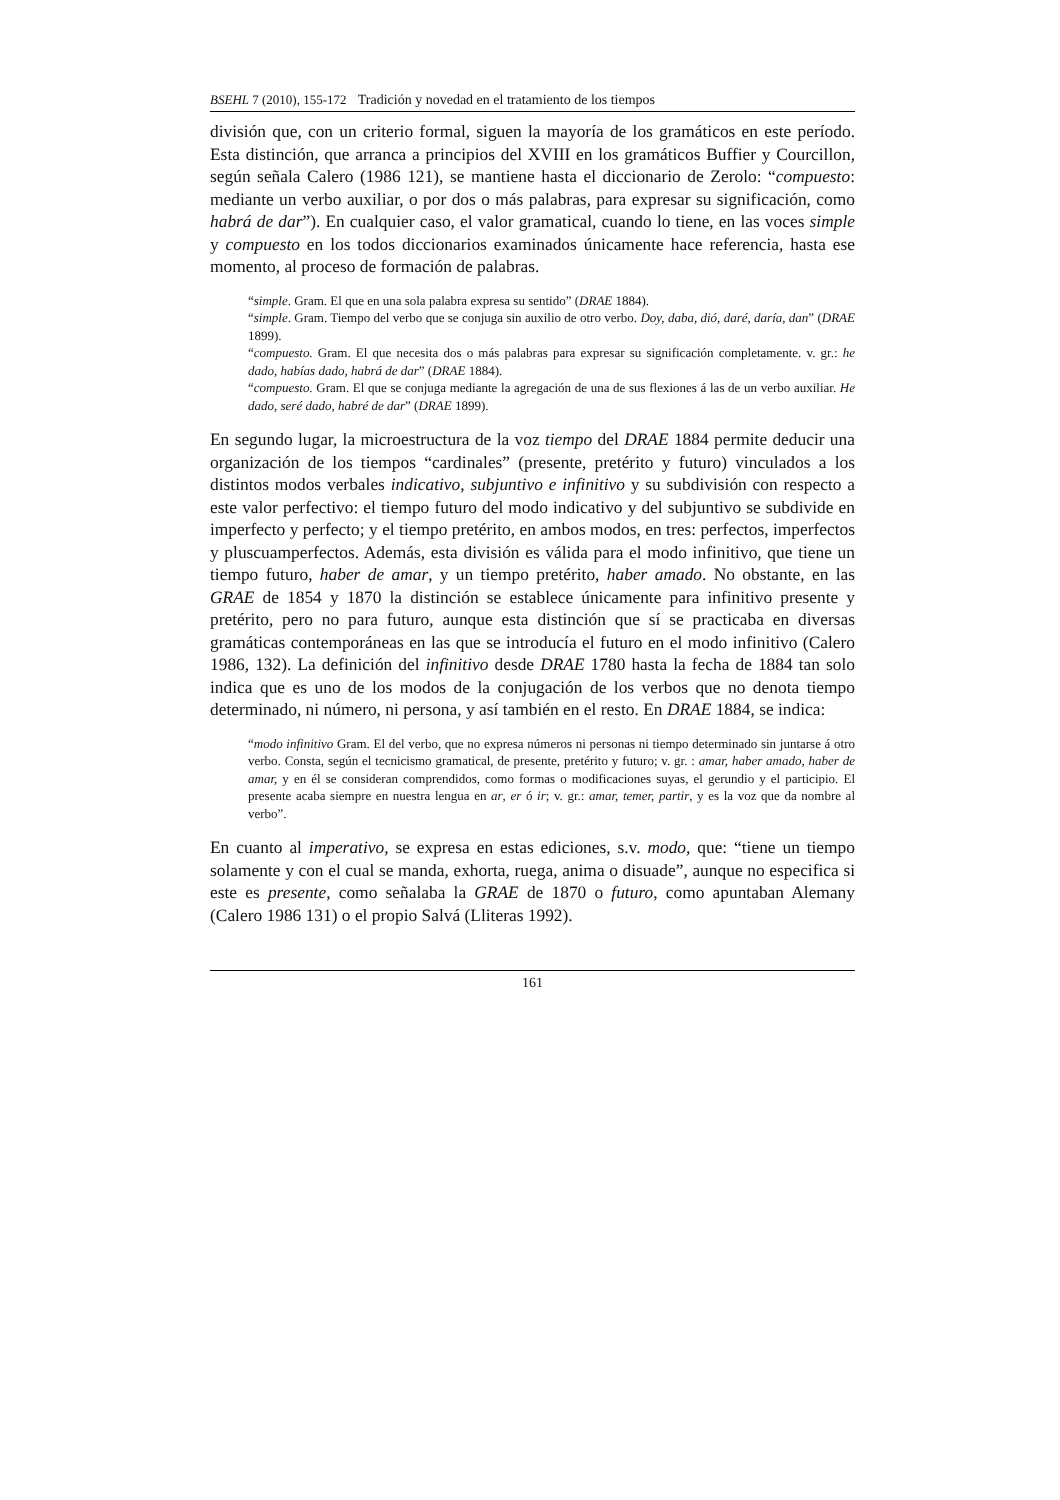BSEHL 7 (2010), 155-172 Tradición y novedad en el tratamiento de los tiempos
división que, con un criterio formal, siguen la mayoría de los gramáticos en este período. Esta distinción, que arranca a principios del XVIII en los gramáticos Buffier y Courcillon, según señala Calero (1986 121), se mantiene hasta el diccionario de Zerolo: “compuesto: mediante un verbo auxiliar, o por dos o más palabras, para expresar su significación, como habrá de dar”). En cualquier caso, el valor gramatical, cuando lo tiene, en las voces simple y compuesto en los todos diccionarios examinados únicamente hace referencia, hasta ese momento, al proceso de formación de palabras.
“simple. Gram. El que en una sola palabra expresa su sentido” (DRAE 1884).
“simple. Gram. Tiempo del verbo que se conjuga sin auxilio de otro verbo. Doy, daba, dió, daré, daría, dan” (DRAE 1899).
“compuesto. Gram. El que necesita dos o más palabras para expresar su significación completamente. v. gr.: he dado, habías dado, habrá de dar” (DRAE 1884).
“compuesto. Gram. El que se conjuga mediante la agregación de una de sus flexiones á las de un verbo auxiliar. He dado, seré dado, habré de dar” (DRAE 1899).
En segundo lugar, la microestructura de la voz tiempo del DRAE 1884 permite deducir una organización de los tiempos “cardinales” (presente, pretérito y futuro) vinculados a los distintos modos verbales indicativo, subjuntivo e infinitivo y su subdivisión con respecto a este valor perfectivo: el tiempo futuro del modo indicativo y del subjuntivo se subdivide en imperfecto y perfecto; y el tiempo pretérito, en ambos modos, en tres: perfectos, imperfectos y pluscuamperfectos. Además, esta división es válida para el modo infinitivo, que tiene un tiempo futuro, haber de amar, y un tiempo pretérito, haber amado. No obstante, en las GRAE de 1854 y 1870 la distinción se establece únicamente para infinitivo presente y pretérito, pero no para futuro, aunque esta distinción que sí se practicaba en diversas gramáticas contemporáneas en las que se introducía el futuro en el modo infinitivo (Calero 1986, 132). La definición del infinitivo desde DRAE 1780 hasta la fecha de 1884 tan solo indica que es uno de los modos de la conjugación de los verbos que no denota tiempo determinado, ni número, ni persona, y así también en el resto. En DRAE 1884, se indica:
“modo infinitivo Gram. El del verbo, que no expresa números ni personas ni tiempo determinado sin juntarse á otro verbo. Consta, según el tecnicismo gramatical, de presente, pretérito y futuro; v. gr. : amar, haber amado, haber de amar, y en él se consideran comprendidos, como formas o modificaciones suyas, el gerundio y el participio. El presente acaba siempre en nuestra lengua en ar, er ó ir; v. gr.: amar, temer, partir, y es la voz que da nombre al verbo”.
En cuanto al imperativo, se expresa en estas ediciones, s.v. modo, que: “tiene un tiempo solamente y con el cual se manda, exhorta, ruega, anima o disuade”, aunque no especifica si este es presente, como señalaba la GRAE de 1870 o futuro, como apuntaban Alemany (Calero 1986 131) o el propio Salvá (Lliteras 1992).
161